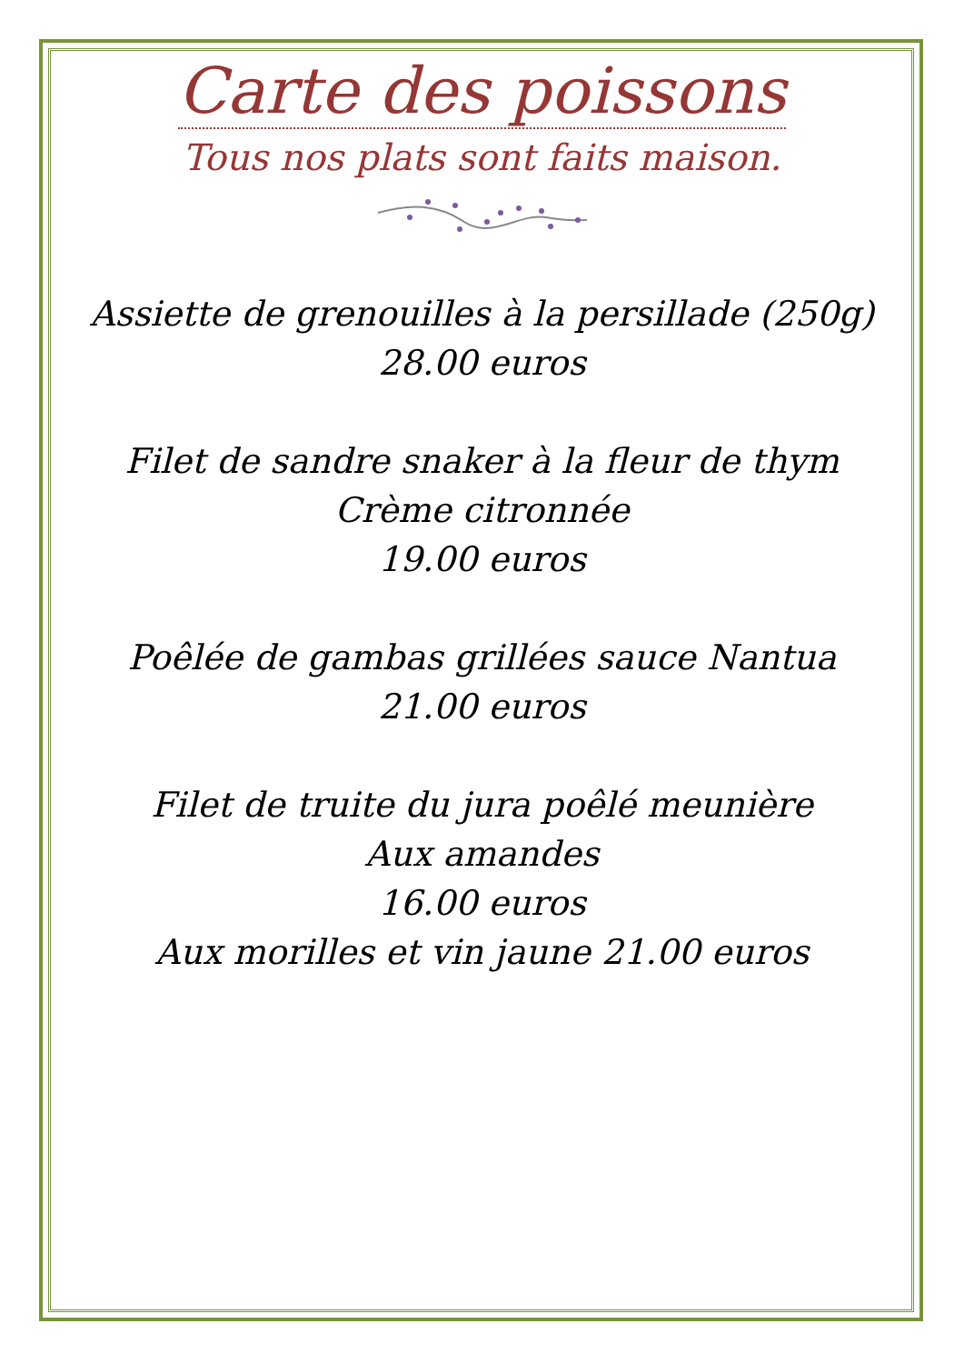Carte des poissons
Tous nos plats sont faits maison.
Assiette de grenouilles à la persillade (250g)
28.00 euros
Filet de sandre snaker à la fleur de thym
Crème citronnée
19.00 euros
Poêlée de gambas grillées sauce Nantua
21.00 euros
Filet de truite du jura poêlé meunière
Aux amandes
16.00 euros
Aux morilles et vin jaune 21.00 euros